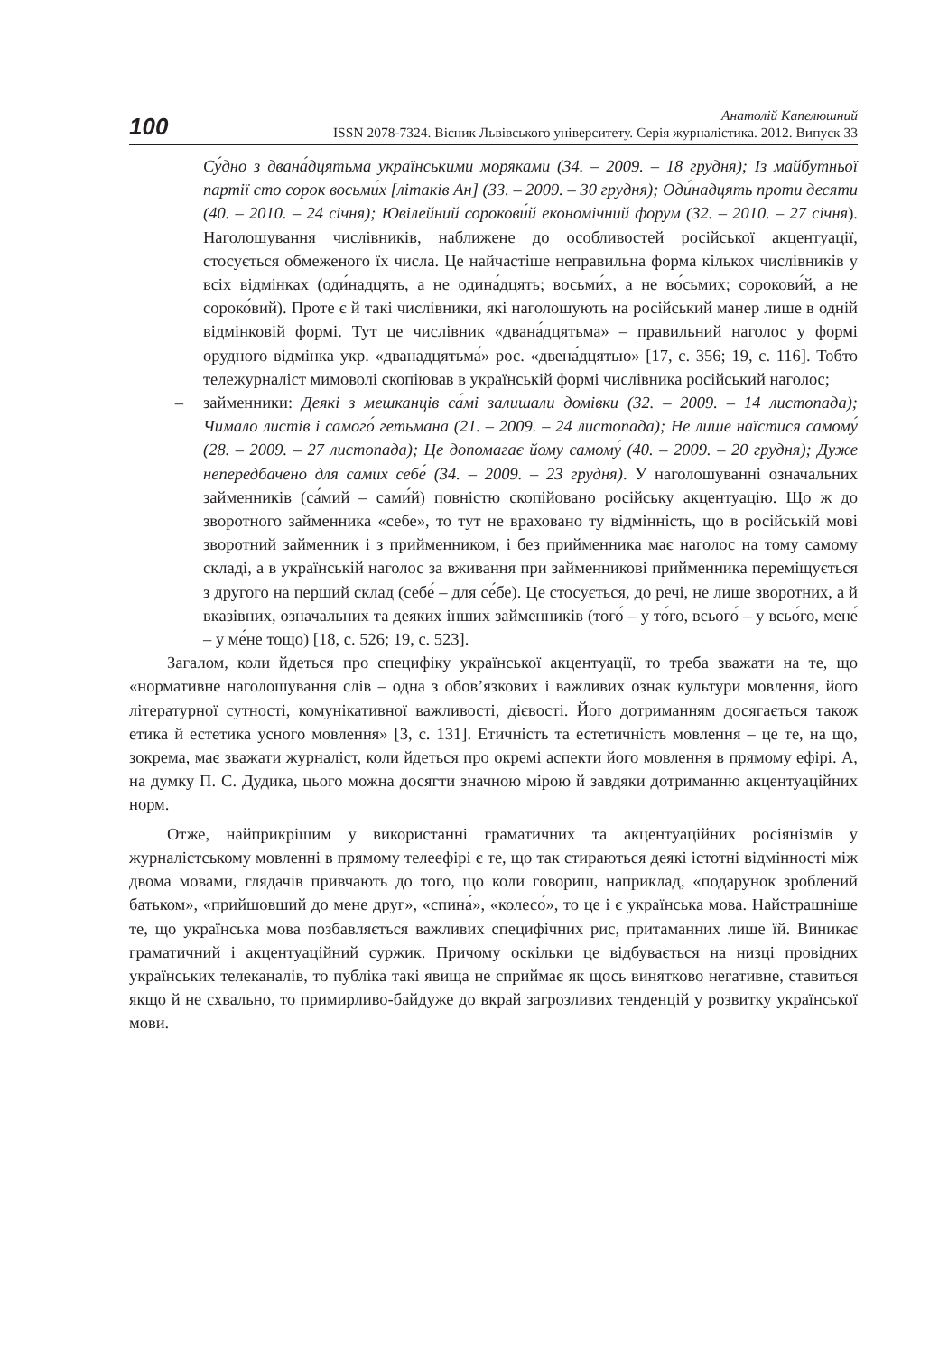100
Анатолій Капелюшний
ISSN 2078-7324. Вісник Львівського університету. Серія журналістика. 2012. Випуск 33
Су́дно з двана́дцятьма українськими моряками (34. – 2009. – 18 грудня); Із майбутньої партії сто сорок восьми́х [літаків Ан] (33. – 2009. – 30 грудня); Оди́надцять проти десяти (40. – 2010. – 24 січня); Ювілейний сорокови́й економічний форум (32. – 2010. – 27 січня). Наголошування числівників, наближене до особливостей російської акцентуації, стосується обмеженого їх числа. Це найчастіше неправильна форма кількох числівників у всіх відмінках (оди́надцять, а не одина́дцять; восьми́х, а не во́сьмих; сорокови́й, а не сороко́вий). Проте є й такі числівники, які наголошують на російський манер лише в одній відмінковій формі. Тут це числівник «двана́дцятьма» – правильний наголос у формі орудного відмінка укр. «дванадцятьма́» рос. «двена́дцятью» [17, с. 356; 19, с. 116]. Тобто тележурналіст мимоволі скопіював в українській формі числівника російський наголос;
– займенники: Деякі з мешканців са́мі залишали домівки (32. – 2009. – 14 листопада); Чимало листів і самого́ гетьмана (21. – 2009. – 24 листопада); Не лише наїстися самому́ (28. – 2009. – 27 листопада); Це допомагає йому самому́ (40. – 2009. – 20 грудня); Дуже непередбачено для самих себе́ (34. – 2009. – 23 грудня). У наголошуванні означальних займенників (са́мий – сами́й) повністю скопійовано російську акцентуацію. Що ж до зворотного займенника «себе», то тут не враховано ту відмінність, що в російській мові зворотний займенник і з прийменником, і без прийменника має наголос на тому самому складі, а в українській наголос за вживання при займенникові прийменника переміщується з другого на перший склад (себе́ – для се́бе). Це стосується, до речі, не лише зворотних, а й вказівних, означальних та деяких інших займенників (того́ – у то́го, всього́ – у всьо́го, мене́ – у ме́не тощо) [18, с. 526; 19, с. 523].
Загалом, коли йдеться про специфіку української акцентуації, то треба зважати на те, що «нормативне наголошування слів – одна з обов’язкових і важливих ознак культури мовлення, його літературної сутності, комунікативної важливості, дієвості. Його дотриманням досягається також етика й естетика усного мовлення» [3, с. 131]. Етичність та естетичність мовлення – це те, на що, зокрема, має зважати журналіст, коли йдеться про окремі аспекти його мовлення в прямому ефірі. А, на думку П. С. Дудика, цього можна досягти значною мірою й завдяки дотриманню акцентуаційних норм.
Отже, найприкрішим у використанні граматичних та акцентуаційних росіянізмів у журналістському мовленні в прямому телеефірі є те, що так стираються деякі істотні відмінності між двома мовами, глядачів привчають до того, що коли говориш, наприклад, «подарунок зроблений батьком», «прийшовший до мене друг», «спина́», «колесо́», то це і є українська мова. Найстрашніше те, що українська мова позбавляється важливих специфічних рис, притаманних лише їй. Виникає граматичний і акцентуаційний суржик. Причому оскільки це відбувається на низці провідних українських телеканалів, то публіка такі явища не сприймає як щось винятково негативне, ставиться якщо й не схвально, то примирливо-байдуже до вкрай загрозливих тенденцій у розвитку української мови.